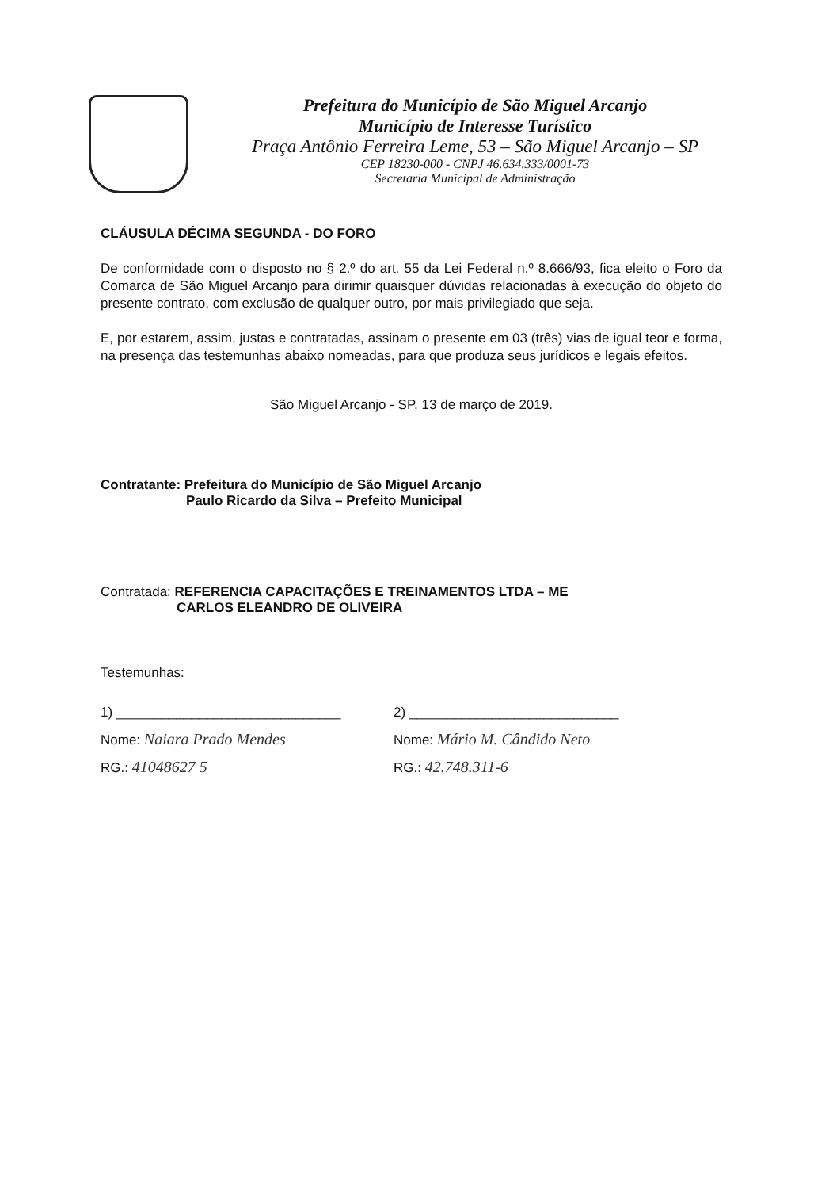Prefeitura do Município de São Miguel Arcanjo
Município de Interesse Turístico
Praça Antônio Ferreira Leme, 53 – São Miguel Arcanjo – SP
CEP 18230-000 - CNPJ 46.634.333/0001-73
Secretaria Municipal de Administração
CLÁUSULA DÉCIMA SEGUNDA - DO FORO
De conformidade com o disposto no § 2.º do art. 55 da Lei Federal n.º 8.666/93, fica eleito o Foro da Comarca de São Miguel Arcanjo para dirimir quaisquer dúvidas relacionadas à execução do objeto do presente contrato, com exclusão de qualquer outro, por mais privilegiado que seja.
E, por estarem, assim, justas e contratadas, assinam o presente em 03 (três) vias de igual teor e forma, na presença das testemunhas abaixo nomeadas, para que produza seus jurídicos e legais efeitos.
São Miguel Arcanjo - SP, 13 de março de 2019.
Contratante: Prefeitura do Município de São Miguel Arcanjo
Paulo Ricardo da Silva – Prefeito Municipal
Contratada: REFERENCIA CAPACITAÇÕES E TREINAMENTOS LTDA – ME
CARLOS ELEANDRO DE OLIVEIRA
Testemunhas:
1) ______________________________ 2) ____________________________
Nome: Naiara Prado Mendes
Nome: Mário M. Cândido Neto
RG.: 41048627 5
RG.: 42.748.311-6